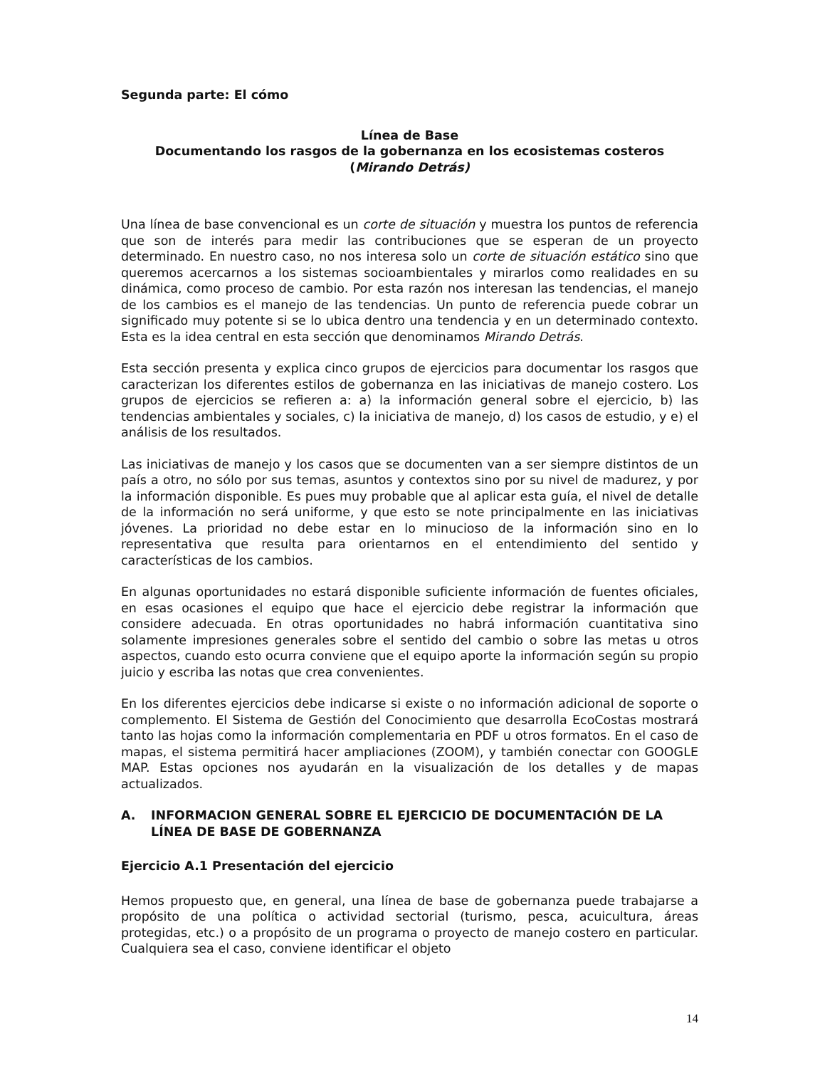Segunda parte: El cómo
Línea de Base
Documentando los rasgos de la gobernanza en los ecosistemas costeros
(Mirando Detrás)
Una línea de base convencional es un corte de situación y muestra los puntos de referencia que son de interés para medir las contribuciones que se esperan de un proyecto determinado. En nuestro caso, no nos interesa solo un corte de situación estático sino que queremos acercarnos a los sistemas socioambientales y mirarlos como realidades en su dinámica, como proceso de cambio. Por esta razón nos interesan las tendencias, el manejo de los cambios es el manejo de las tendencias. Un punto de referencia puede cobrar un significado muy potente si se lo ubica dentro una tendencia y en un determinado contexto. Esta es la idea central en esta sección que denominamos Mirando Detrás.
Esta sección presenta y explica cinco grupos de ejercicios para documentar los rasgos que caracterizan los diferentes estilos de gobernanza en las iniciativas de manejo costero. Los grupos de ejercicios se refieren a: a) la información general sobre el ejercicio, b) las tendencias ambientales y sociales, c) la iniciativa de manejo, d) los casos de estudio, y e) el análisis de los resultados.
Las iniciativas de manejo y los casos que se documenten van a ser siempre distintos de un país a otro, no sólo por sus temas, asuntos y contextos sino por su nivel de madurez, y por la información disponible. Es pues muy probable que al aplicar esta guía, el nivel de detalle de la información no será uniforme, y que esto se note principalmente en las iniciativas jóvenes. La prioridad no debe estar en lo minucioso de la información sino en lo representativa que resulta para orientarnos en el entendimiento del sentido y características de los cambios.
En algunas oportunidades no estará disponible suficiente información de fuentes oficiales, en esas ocasiones el equipo que hace el ejercicio debe registrar la información que considere adecuada. En otras oportunidades no habrá información cuantitativa sino solamente impresiones generales sobre el sentido del cambio o sobre las metas u otros aspectos, cuando esto ocurra conviene que el equipo aporte la información según su propio juicio y escriba las notas que crea convenientes.
En los diferentes ejercicios debe indicarse si existe o no información adicional de soporte o complemento. El Sistema de Gestión del Conocimiento que desarrolla EcoCostas mostrará tanto las hojas como la información complementaria en PDF u otros formatos. En el caso de mapas, el sistema permitirá hacer ampliaciones (ZOOM), y también conectar con GOOGLE MAP. Estas opciones nos ayudarán en la visualización de los detalles y de mapas actualizados.
A. INFORMACION GENERAL SOBRE EL EJERCICIO DE DOCUMENTACIÓN DE LA LÍNEA DE BASE DE GOBERNANZA
Ejercicio A.1 Presentación del ejercicio
Hemos propuesto que, en general, una línea de base de gobernanza puede trabajarse a propósito de una política o actividad sectorial (turismo, pesca, acuicultura, áreas protegidas, etc.) o a propósito de un programa o proyecto de manejo costero en particular. Cualquiera sea el caso, conviene identificar el objeto
14